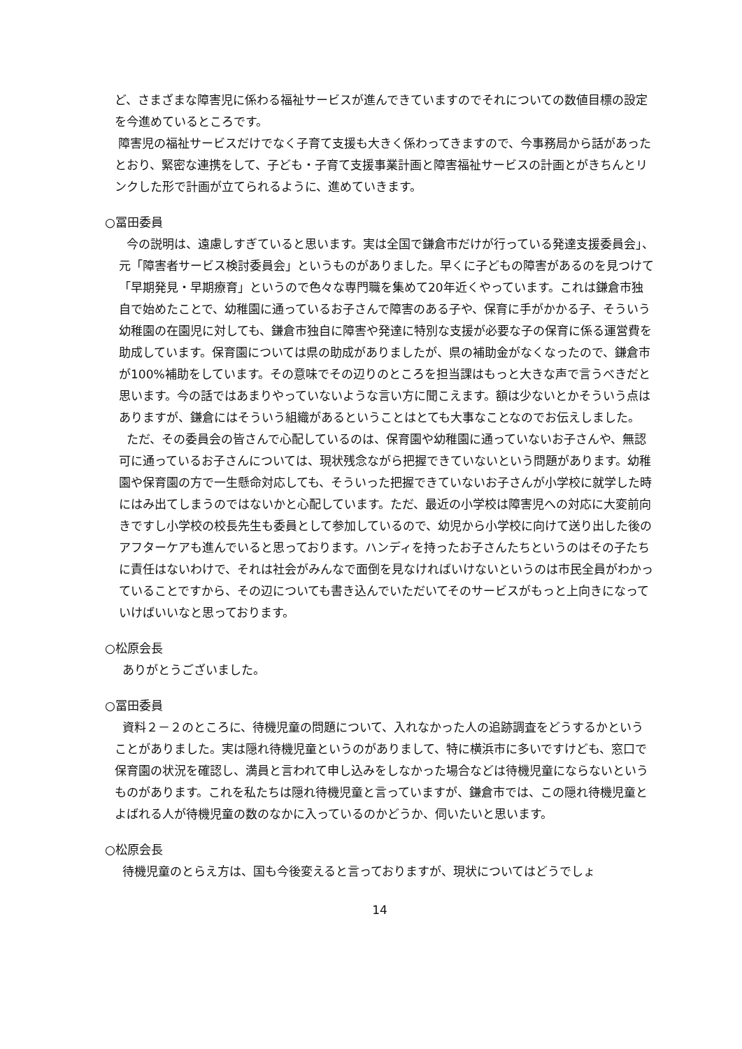ど、さまざまな障害児に係わる福祉サービスが進んできていますのでそれについての数値目標の設定を今進めているところです。
障害児の福祉サービスだけでなく子育て支援も大きく係わってきますので、今事務局から話があったとおり、緊密な連携をして、子ども・子育て支援事業計画と障害福祉サービスの計画とがきちんとリンクした形で計画が立てられるように、進めていきます。
○冨田委員
今の説明は、遠慮しすぎていると思います。実は全国で鎌倉市だけが行っている発達支援委員会」、元「障害者サービス検討委員会」というものがありました。早くに子どもの障害があるのを見つけて「早期発見・早期療育」というので色々な専門職を集めて20年近くやっています。これは鎌倉市独自で始めたことで、幼稚園に通っているお子さんで障害のある子や、保育に手がかかる子、そういう幼稚園の在園児に対しても、鎌倉市独自に障害や発達に特別な支援が必要な子の保育に係る運営費を助成しています。保育園については県の助成がありましたが、県の補助金がなくなったので、鎌倉市が100%補助をしています。その意味でその辺りのところを担当課はもっと大きな声で言うべきだと思います。今の話ではあまりやっていないような言い方に聞こえます。額は少ないとかそういう点はありますが、鎌倉にはそういう組織があるということはとても大事なことなのでお伝えしました。
ただ、その委員会の皆さんで心配しているのは、保育園や幼稚園に通っていないお子さんや、無認可に通っているお子さんについては、現状残念ながら把握できていないという問題があります。幼稚園や保育園の方で一生懸命対応しても、そういった把握できていないお子さんが小学校に就学した時にはみ出てしまうのではないかと心配しています。ただ、最近の小学校は障害児への対応に大変前向きですし小学校の校長先生も委員として参加しているので、幼児から小学校に向けて送り出した後のアフターケアも進んでいると思っております。ハンディを持ったお子さんたちというのはその子たちに責任はないわけで、それは社会がみんなで面倒を見なければいけないというのは市民全員がわかっていることですから、その辺についても書き込んでいただいてそのサービスがもっと上向きになっていけばいいなと思っております。
○松原会長
ありがとうございました。
○冨田委員
資料２－２のところに、待機児童の問題について、入れなかった人の追跡調査をどうするかということがありました。実は隠れ待機児童というのがありまして、特に横浜市に多いですけども、窓口で保育園の状況を確認し、満員と言われて申し込みをしなかった場合などは待機児童にならないというものがあります。これを私たちは隠れ待機児童と言っていますが、鎌倉市では、この隠れ待機児童とよばれる人が待機児童の数のなかに入っているのかどうか、伺いたいと思います。
○松原会長
待機児童のとらえ方は、国も今後変えると言っておりますが、現状についてはどうでしょ
14